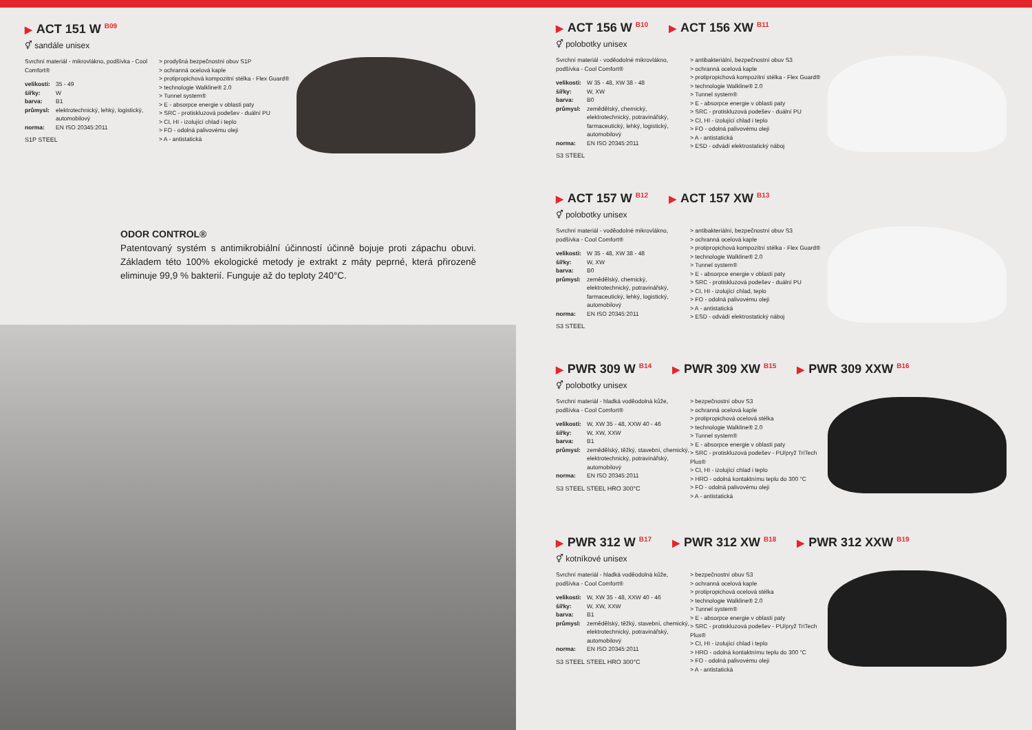▶ ACT 151 W <sup>B09</sup>
⚥ sandále unisex
Svrchní materiál - mikrovlákno, podšívka - Cool Comfort®
velikosti: 35 - 49
šířky: W
barva: B1
průmysl: elektrotechnický, lehký, logistický, automobilový
norma: EN ISO 20345:2011
S1P STEEL
> prodyšná bezpečnostní obuv S1P
> ochranná ocelová kaple
> protipropichová kompozitní stélka - Flex Guard®
> technologie Walkline® 2.0
> Tunnel system®
> E - absorpce energie v oblasti paty
> SRC - protiskluzová podešev - duální PU
> CI, HI - izolující chlad i teplo
> FO - odolná palivovému oleji
> A - antistatická
ODOR CONTROL®
Patentovaný systém s antimikrobiální účinností účinně bojuje proti zápachu obuvi. Základem této 100% ekologické metody je extrakt z máty peprné, která přirozeně eliminuje 99,9 % bakterií. Funguje až do teploty 240°C.
▶ ACT 156 W <sup>B10</sup> ▶ ACT 156 XW <sup>B11</sup>
⚥ polobotky unisex
Svrchní materiál - voděodolné mikrovlákno, podšívka - Cool Comfort®
velikosti: W 35 - 48, XW 38 - 48
šířky: W, XW
barva: B0
průmysl: zemědělský, chemický, elektrotechnický, potravinářský, farmaceutický, lehký, logistický, automobilový
norma: EN ISO 20345:2011
S3 STEEL
> antibakteriální, bezpečnostní obuv S3
> ochranná ocelová kaple
> protipropichová kompozitní stélka - Flex Guard®
> technologie Walkline® 2.0
> Tunnel system®
> E - absorpce energie v oblasti paty
> SRC - protiskluzová podešev - duální PU
> CI, HI - izolující chlad i teplo
> FO - odolná palivovému oleji
> A - antistatická
> ESD - odvádí elektrostatický náboj
▶ ACT 157 W <sup>B12</sup> ▶ ACT 157 XW <sup>B13</sup>
⚥ polobotky unisex
Svrchní materiál - voděodolné mikrovlákno, podšívka - Cool Comfort®
velikosti: W 35 - 48, XW 38 - 48
šířky: W, XW
barva: B0
průmysl: zemědělský, chemický, elektrotechnický, potravinářský, farmaceutický, lehký, logistický, automobilový
norma: EN ISO 20345:2011
S3 STEEL
> antibakteriální, bezpečnostní obuv S3
> ochranná ocelová kaple
> protipropichová kompozitní stélka - Flex Guard®
> technologie Walkline® 2.0
> Tunnel system®
> E - absorpce energie v oblasti paty
> SRC - protiskluzová podešev - duální PU
> CI, HI - izolující chlad, teplo
> FO - odolná palivovému oleji
> A - antistatická
> ESD - odvádí elektrostatický náboj
▶ PWR 309 W <sup>B14</sup> ▶ PWR 309 XW <sup>B15</sup> ▶ PWR 309 XXW <sup>B16</sup>
⚥ polobotky unisex
Svrchní materiál - hladká voděodolná kůže, podšívka - Cool Comfort®
velikosti: W, XW 35 - 48, XXW 40 - 46
šířky: W, XW, XXW
barva: B1
průmysl: zemědělský, těžký, stavební, chemický, elektrotechnický, potravinářský, automobilový
norma: EN ISO 20345:2011
S3 STEEL STEEL HRO 300°C
> bezpečnostní obuv S3
> ochranná ocelová kaple
> protipropichová ocelová stélka
> technologie Walkline® 2.0
> Tunnel system®
> E - absorpce energie v oblasti paty
> SRC - protiskluzová podešev - PU/pryž TriTech Plus®
> CI, HI - izolující chlad i teplo
> HRO - odolná kontaktnímu teplu do 300 °C
> FO - odolná palivovému oleji
> A - antistatická
▶ PWR 312 W <sup>B17</sup> ▶ PWR 312 XW <sup>B18</sup> ▶ PWR 312 XXW <sup>B19</sup>
⚥ kotníkové unisex
Svrchní materiál - hladká voděodolná kůže, podšívka - Cool Comfort®
velikosti: W, XW 35 - 48, XXW 40 - 46
šířky: W, XW, XXW
barva: B1
průmysl: zemědělský, těžký, stavební, chemický, elektrotechnický, potravinářský, automobilový
norma: EN ISO 20345:2011
S3 STEEL STEEL HRO 300°C
> bezpečnostní obuv S3
> ochranná ocelová kaple
> protipropichová ocelová stélka
> technologie Walkline® 2.0
> Tunnel system®
> E - absorpce energie v oblasti paty
> SRC - protiskluzová podešev - PU/pryž TriTech Plus®
> CI, HI - izolující chlad i teplo
> HRO - odolná kontaktnímu teplu do 300 °C
> FO - odolná palivovému oleji
> A - antistatická